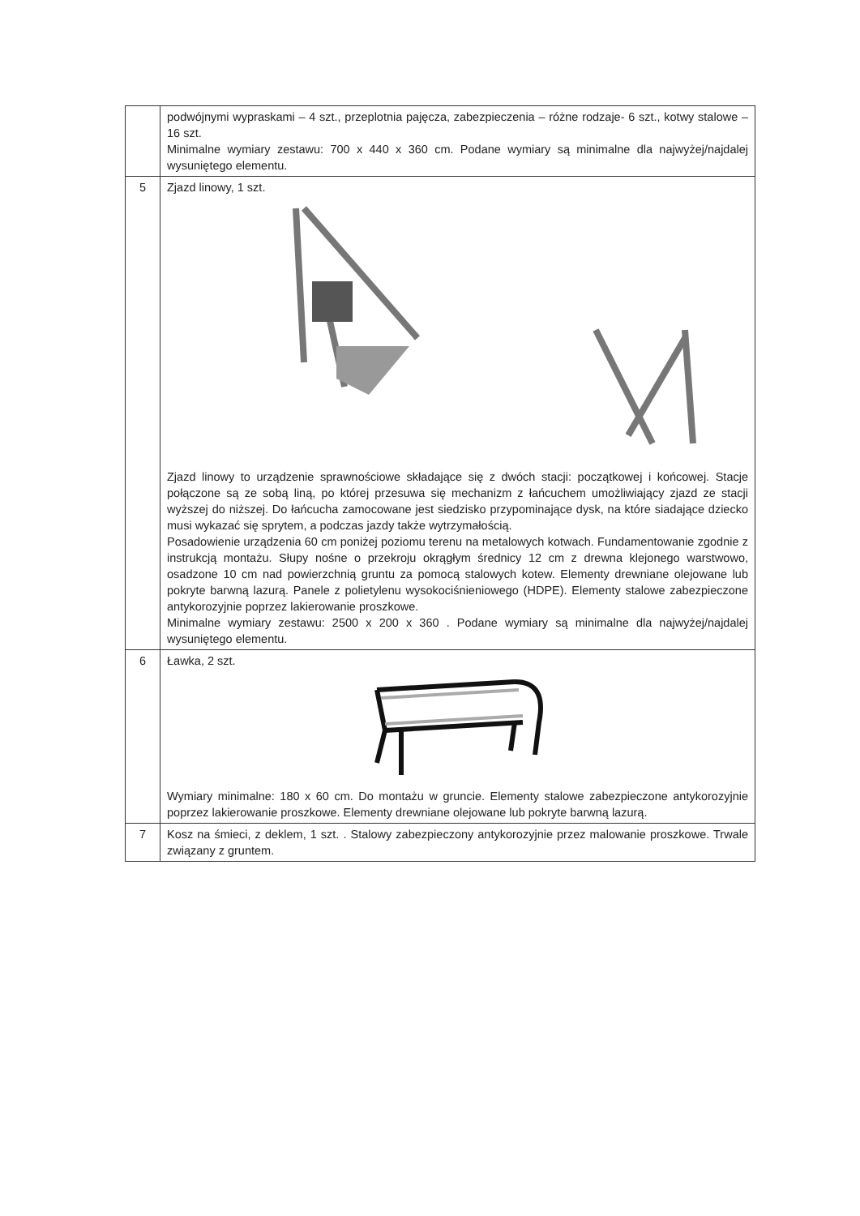| | podwójnymi wypraskami – 4 szt., przeplotnia pajęcza, zabezpieczenia – różne rodzaje- 6 szt., kotwy stalowe – 16 szt. Minimalne wymiary zestawu: 700 x 440 x 360 cm. Podane wymiary są minimalne dla najwyżej/najdalej wysuniętego elementu. |
| 5 | Zjazd linowy, 1 szt. Zjazd linowy to urządzenie sprawnościowe składające się z dwóch stacji: początkowej i końcowej. Stacje połączone są ze sobą liną, po której przesuwa się mechanizm z łańcuchem umożliwiający zjazd ze stacji wyższej do niższej. Do łańcucha zamocowane jest siedzisko przypominające dysk, na które siadające dziecko musi wykazać się sprytem, a podczas jazdy także wytrzymałością. Posadowienie urządzenia 60 cm poniżej poziomu terenu na metalowych kotwach. Fundamentowanie zgodnie z instrukcją montażu. Słupy nośne o przekroju okrągłym średnicy 12 cm z drewna klejonego warstwowo, osadzone 10 cm nad powierzchnią gruntu za pomocą stalowych kotew. Elementy drewniane olejowane lub pokryte barwną lazurą. Panele z polietylenu wysokociśnieniowego (HDPE). Elementy stalowe zabezpieczone antykorozyjnie poprzez lakierowanie proszkowe. Minimalne wymiary zestawu: 2500 x 200 x 360 . Podane wymiary są minimalne dla najwyżej/najdalej wysuniętego elementu. |
| 6 | Ławka, 2 szt. Wymiary minimalne: 180 x 60 cm. Do montażu w gruncie. Elementy stalowe zabezpieczone antykorozyjnie poprzez lakierowanie proszkowe. Elementy drewniane olejowane lub pokryte barwną lazurą. |
| 7 | Kosz na śmieci, z deklem, 1 szt. . Stalowy zabezpieczony antykorozyjnie przez malowanie proszkowe. Trwale związany z gruntem. |